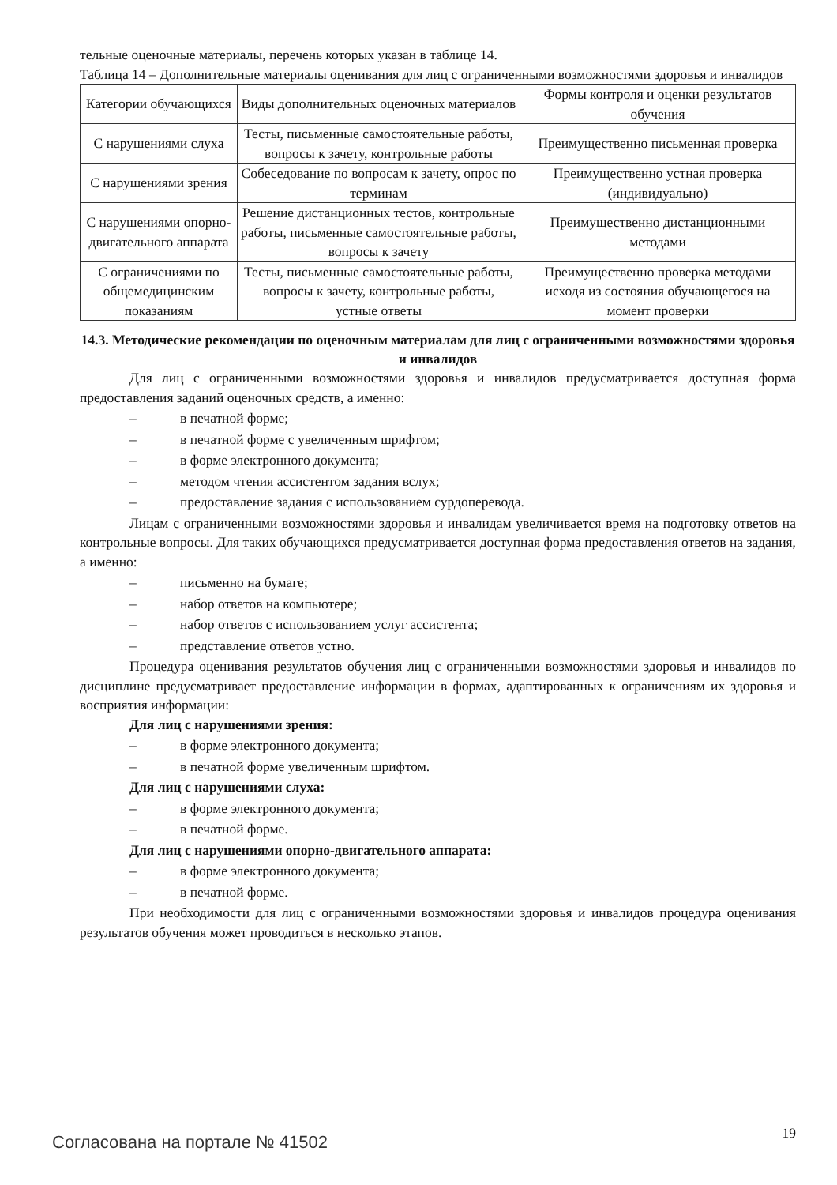тельные оценочные материалы, перечень которых указан в таблице 14.
Таблица 14 – Дополнительные материалы оценивания для лиц с ограниченными возможностями здоровья и инвалидов
| Категории обучающихся | Виды дополнительных оценочных материалов | Формы контроля и оценки результатов обучения |
| С нарушениями слуха | Тесты, письменные самостоятельные работы, вопросы к зачету, контрольные работы | Преимущественно письменная проверка |
| С нарушениями зрения | Собеседование по вопросам к зачету, опрос по терминам | Преимущественно устная проверка (индивидуально) |
| С нарушениями опорно-двигательного аппарата | Решение дистанционных тестов, контрольные работы, письменные самостоятельные работы, вопросы к зачету | Преимущественно дистанционными методами |
| С ограничениями по общемедицинским показаниям | Тесты, письменные самостоятельные работы, вопросы к зачету, контрольные работы, устные ответы | Преимущественно проверка методами исходя из состояния обучающегося на момент проверки |
14.3. Методические рекомендации по оценочным материалам для лиц с ограниченными возможностями здоровья и инвалидов
Для лиц с ограниченными возможностями здоровья и инвалидов предусматривается доступная форма предоставления заданий оценочных средств, а именно:
– в печатной форме;
– в печатной форме с увеличенным шрифтом;
– в форме электронного документа;
– методом чтения ассистентом задания вслух;
– предоставление задания с использованием сурдоперевода.
Лицам с ограниченными возможностями здоровья и инвалидам увеличивается время на подготовку ответов на контрольные вопросы. Для таких обучающихся предусматривается доступная форма предоставления ответов на задания, а именно:
– письменно на бумаге;
– набор ответов на компьютере;
– набор ответов с использованием услуг ассистента;
– представление ответов устно.
Процедура оценивания результатов обучения лиц с ограниченными возможностями здоровья и инвалидов по дисциплине предусматривает предоставление информации в формах, адаптированных к ограничениям их здоровья и восприятия информации:
Для лиц с нарушениями зрения:
– в форме электронного документа;
– в печатной форме увеличенным шрифтом.
Для лиц с нарушениями слуха:
– в форме электронного документа;
– в печатной форме.
Для лиц с нарушениями опорно-двигательного аппарата:
– в форме электронного документа;
– в печатной форме.
При необходимости для лиц с ограниченными возможностями здоровья и инвалидов процедура оценивания результатов обучения может проводиться в несколько этапов.
Согласована на портале № 41502 19